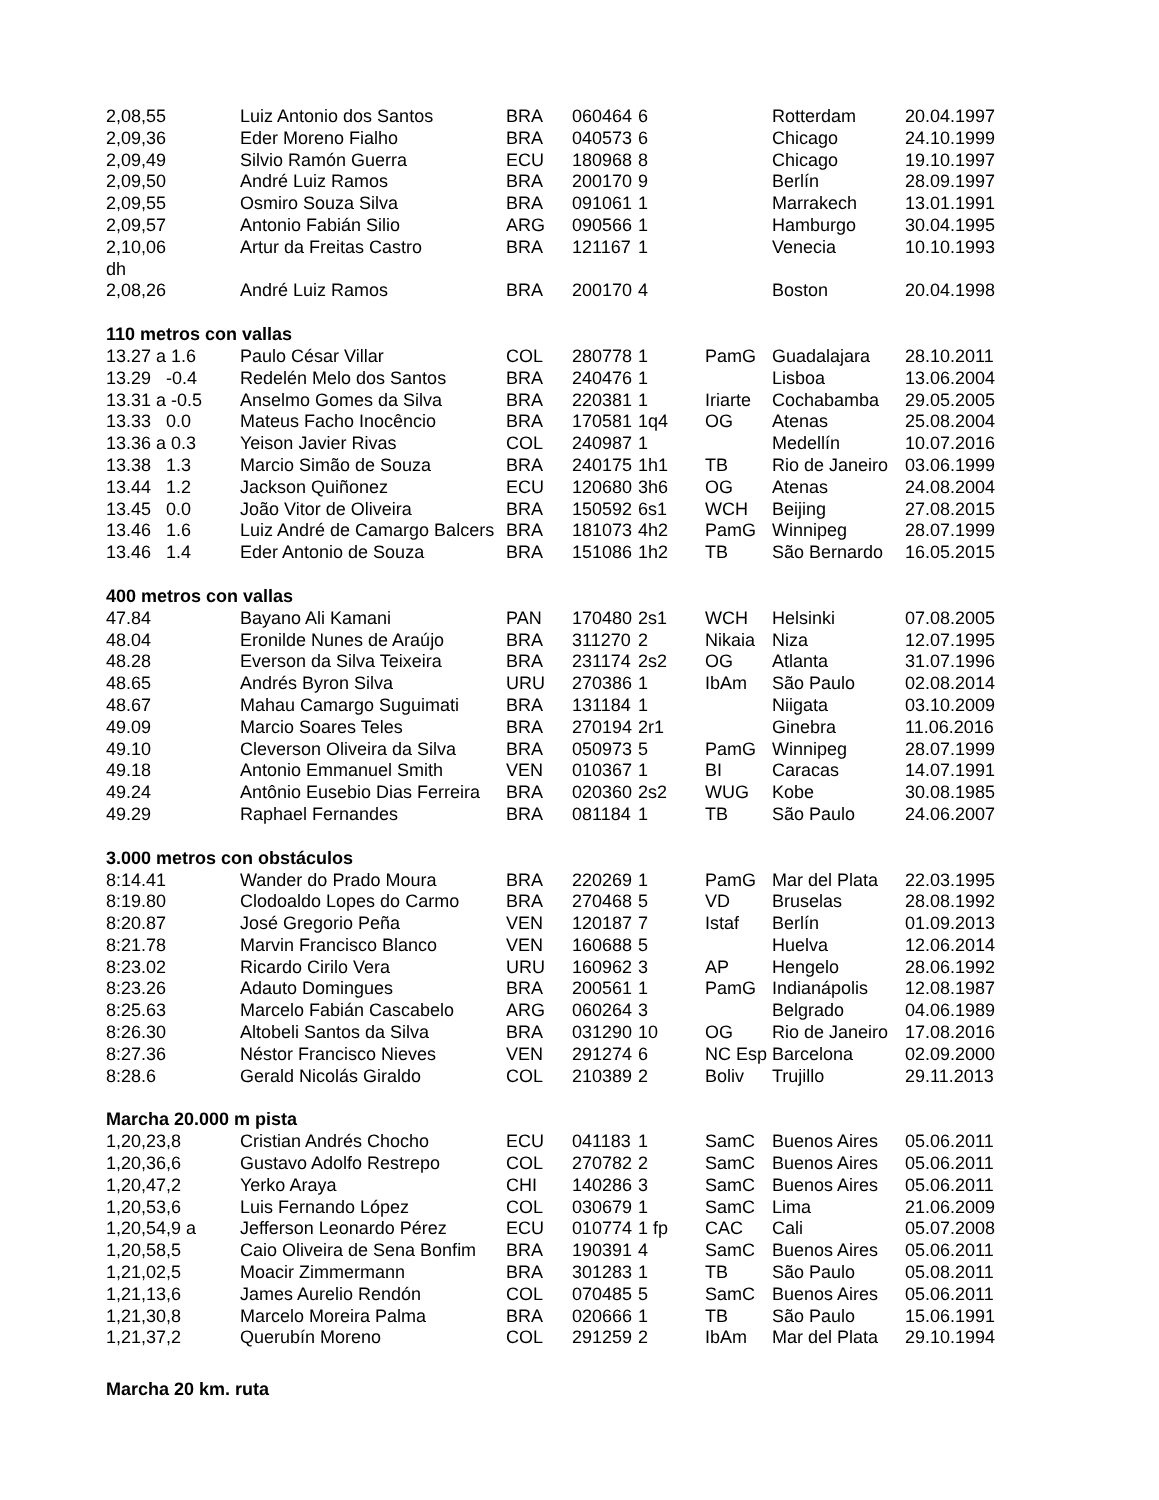| 2,08,55 | Luiz Antonio dos Santos | BRA | 060464 | 6 | | Rotterdam | 20.04.1997 |
| 2,09,36 | Eder Moreno Fialho | BRA | 040573 | 6 | | Chicago | 24.10.1999 |
| 2,09,49 | Silvio Ramón Guerra | ECU | 180968 | 8 | | Chicago | 19.10.1997 |
| 2,09,50 | André Luiz Ramos | BRA | 200170 | 9 | | Berlín | 28.09.1997 |
| 2,09,55 | Osmiro Souza Silva | BRA | 091061 | 1 | | Marrakech | 13.01.1991 |
| 2,09,57 | Antonio Fabián Silio | ARG | 090566 | 1 | | Hamburgo | 30.04.1995 |
| 2,10,06 | Artur da Freitas Castro | BRA | 121167 | 1 | | Venecia | 10.10.1993 |
| dh | | | | | | | |
| 2,08,26 | André Luiz Ramos | BRA | 200170 | 4 | | Boston | 20.04.1998 |
| 110 metros con vallas | | | | | | | |
| 13.27 a 1.6 | Paulo César Villar | COL | 280778 | 1 | PamG | Guadalajara | 28.10.2011 |
| 13.29 -0.4 | Redelén Melo dos Santos | BRA | 240476 | 1 | | Lisboa | 13.06.2004 |
| 13.31 a -0.5 | Anselmo Gomes da Silva | BRA | 220381 | 1 | Iriarte | Cochabamba | 29.05.2005 |
| 13.33 0.0 | Mateus Facho Inocêncio | BRA | 170581 | 1q4 | OG | Atenas | 25.08.2004 |
| 13.36 a 0.3 | Yeison Javier Rivas | COL | 240987 | 1 | | Medellín | 10.07.2016 |
| 13.38 1.3 | Marcio Simão de Souza | BRA | 240175 | 1h1 | TB | Rio de Janeiro | 03.06.1999 |
| 13.44 1.2 | Jackson Quiñonez | ECU | 120680 | 3h6 | OG | Atenas | 24.08.2004 |
| 13.45 0.0 | João Vitor de Oliveira | BRA | 150592 | 6s1 | WCH | Beijing | 27.08.2015 |
| 13.46 1.6 | Luiz André de Camargo Balcers | BRA | 181073 | 4h2 | PamG | Winnipeg | 28.07.1999 |
| 13.46 1.4 | Eder Antonio de Souza | BRA | 151086 | 1h2 | TB | São Bernardo | 16.05.2015 |
| 400 metros con vallas | | | | | | | |
| 47.84 | Bayano Ali Kamani | PAN | 170480 | 2s1 | WCH | Helsinki | 07.08.2005 |
| 48.04 | Eronilde Nunes de Araújo | BRA | 311270 | 2 | Nikaia | Niza | 12.07.1995 |
| 48.28 | Everson da Silva Teixeira | BRA | 231174 | 2s2 | OG | Atlanta | 31.07.1996 |
| 48.65 | Andrés Byron Silva | URU | 270386 | 1 | IbAm | São Paulo | 02.08.2014 |
| 48.67 | Mahau Camargo Suguimati | BRA | 131184 | 1 | | Niigata | 03.10.2009 |
| 49.09 | Marcio Soares Teles | BRA | 270194 | 2r1 | | Ginebra | 11.06.2016 |
| 49.10 | Cleverson Oliveira da Silva | BRA | 050973 | 5 | PamG | Winnipeg | 28.07.1999 |
| 49.18 | Antonio Emmanuel Smith | VEN | 010367 | 1 | BI | Caracas | 14.07.1991 |
| 49.24 | Antônio Eusebio Dias Ferreira | BRA | 020360 | 2s2 | WUG | Kobe | 30.08.1985 |
| 49.29 | Raphael Fernandes | BRA | 081184 | 1 | TB | São Paulo | 24.06.2007 |
| 3.000 metros con obstáculos | | | | | | | |
| 8:14.41 | Wander do Prado Moura | BRA | 220269 | 1 | PamG | Mar del Plata | 22.03.1995 |
| 8:19.80 | Clodoaldo Lopes do Carmo | BRA | 270468 | 5 | VD | Bruselas | 28.08.1992 |
| 8:20.87 | José Gregorio Peña | VEN | 120187 | 7 | Istaf | Berlín | 01.09.2013 |
| 8:21.78 | Marvin Francisco Blanco | VEN | 160688 | 5 | | Huelva | 12.06.2014 |
| 8:23.02 | Ricardo Cirilo Vera | URU | 160962 | 3 | AP | Hengelo | 28.06.1992 |
| 8:23.26 | Adauto Domingues | BRA | 200561 | 1 | PamG | Indianápolis | 12.08.1987 |
| 8:25.63 | Marcelo Fabián Cascabelo | ARG | 060264 | 3 | | Belgrado | 04.06.1989 |
| 8:26.30 | Altobeli Santos da Silva | BRA | 031290 | 10 | OG | Rio de Janeiro | 17.08.2016 |
| 8:27.36 | Néstor Francisco Nieves | VEN | 291274 | 6 | NC Esp | Barcelona | 02.09.2000 |
| 8:28.6 | Gerald Nicolás Giraldo | COL | 210389 | 2 | Boliv | Trujillo | 29.11.2013 |
| Marcha 20.000 m pista | | | | | | | |
| 1,20,23,8 | Cristian Andrés Chocho | ECU | 041183 | 1 | SamC | Buenos Aires | 05.06.2011 |
| 1,20,36,6 | Gustavo Adolfo Restrepo | COL | 270782 | 2 | SamC | Buenos Aires | 05.06.2011 |
| 1,20,47,2 | Yerko Araya | CHI | 140286 | 3 | SamC | Buenos Aires | 05.06.2011 |
| 1,20,53,6 | Luis Fernando López | COL | 030679 | 1 | SamC | Lima | 21.06.2009 |
| 1,20,54,9 a | Jefferson Leonardo Pérez | ECU | 010774 | 1 fp | CAC | Cali | 05.07.2008 |
| 1,20,58,5 | Caio Oliveira de Sena Bonfim | BRA | 190391 | 4 | SamC | Buenos Aires | 05.06.2011 |
| 1,21,02,5 | Moacir Zimmermann | BRA | 301283 | 1 | TB | São Paulo | 05.08.2011 |
| 1,21,13,6 | James Aurelio Rendón | COL | 070485 | 5 | SamC | Buenos Aires | 05.06.2011 |
| 1,21,30,8 | Marcelo Moreira Palma | BRA | 020666 | 1 | TB | São Paulo | 15.06.1991 |
| 1,21,37,2 | Querubín Moreno | COL | 291259 | 2 | IbAm | Mar del Plata | 29.10.1994 |
| Marcha 20 km. ruta | | | | | | | |